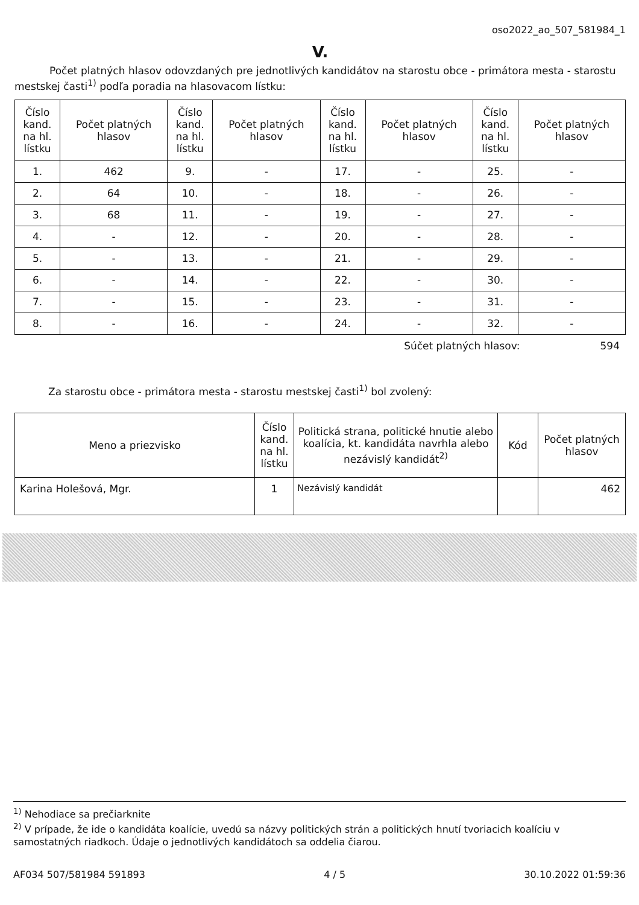oso2022_ao_507_581984_1
V.
Počet platných hlasov odovzdaných pre jednotlivých kandidátov na starostu obce - primátora mesta - starostu mestskej časti<sup>1)</sup> podľa poradia na hlasovacom lístku:
| Číslo kand. na hl. lístku | Počet platných hlasov | Číslo kand. na hl. lístku | Počet platných hlasov | Číslo kand. na hl. lístku | Počet platných hlasov | Číslo kand. na hl. lístku | Počet platných hlasov |
| --- | --- | --- | --- | --- | --- | --- | --- |
| 1. | 462 | 9. | - | 17. | - | 25. | - |
| 2. | 64 | 10. | - | 18. | - | 26. | - |
| 3. | 68 | 11. | - | 19. | - | 27. | - |
| 4. | - | 12. | - | 20. | - | 28. | - |
| 5. | - | 13. | - | 21. | - | 29. | - |
| 6. | - | 14. | - | 22. | - | 30. | - |
| 7. | - | 15. | - | 23. | - | 31. | - |
| 8. | - | 16. | - | 24. | - | 32. | - |
Súčet platných hlasov: 594
Za starostu obce - primátora mesta - starostu mestskej časti<sup>1)</sup> bol zvolený:
| Meno a priezvisko | Číslo kand. na hl. lístku | Politická strana, politické hnutie alebo koalícia, kt. kandidáta navrhla alebo nezávislý kandidát<sup>2)</sup> | Kód | Počet platných hlasov |
| --- | --- | --- | --- | --- |
| Karina Holešová, Mgr. | 1 | Nezávislý kandidát | | 462 |
<sup>1)</sup> Nehodiace sa prečiarknite
<sup>2)</sup> V prípade, že ide o kandidáta koalície, uvedú sa názvy politických strán a politických hnutí tvoriacich koalíciu v samostatných riadkoch. Údaje o jednotlivých kandidátoch sa oddelia čiarou.
AF034 507/581984 591893 4 / 5 30.10.2022 01:59:36